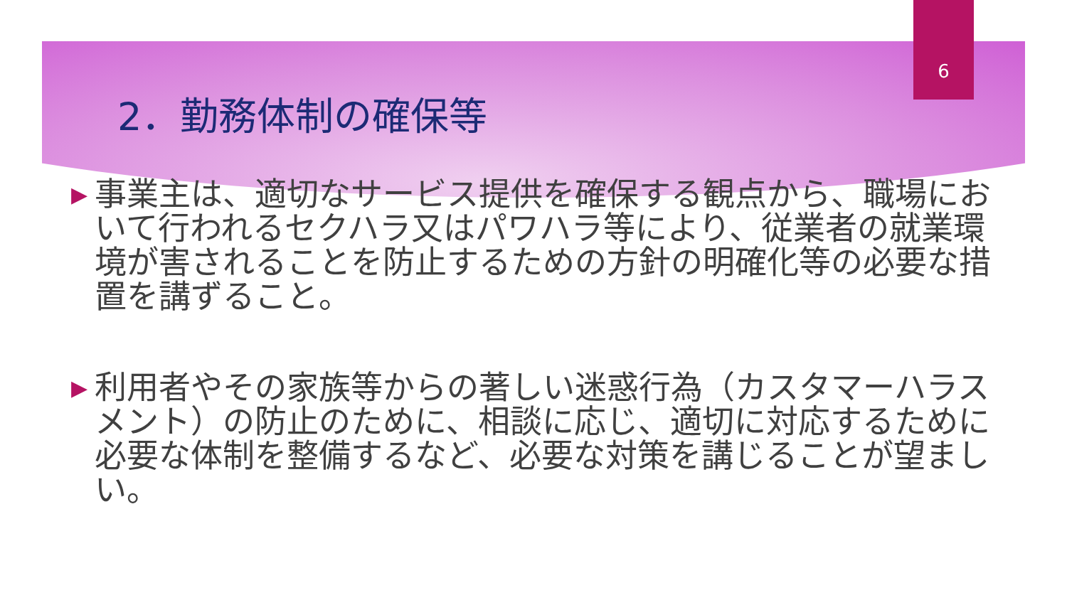6
2．勤務体制の確保等
▶ 事業主は、適切なサービス提供を確保する観点から、職場において行われるセクハラ又はパワハラ等により、従業者の就業環境が害されることを防止するための方針の明確化等の必要な措置を講ずること。
▶ 利用者やその家族等からの著しい迷惑行為（カスタマーハラスメント）の防止のために、相談に応じ、適切に対応するために必要な体制を整備するなど、必要な対策を講じることが望ましい。